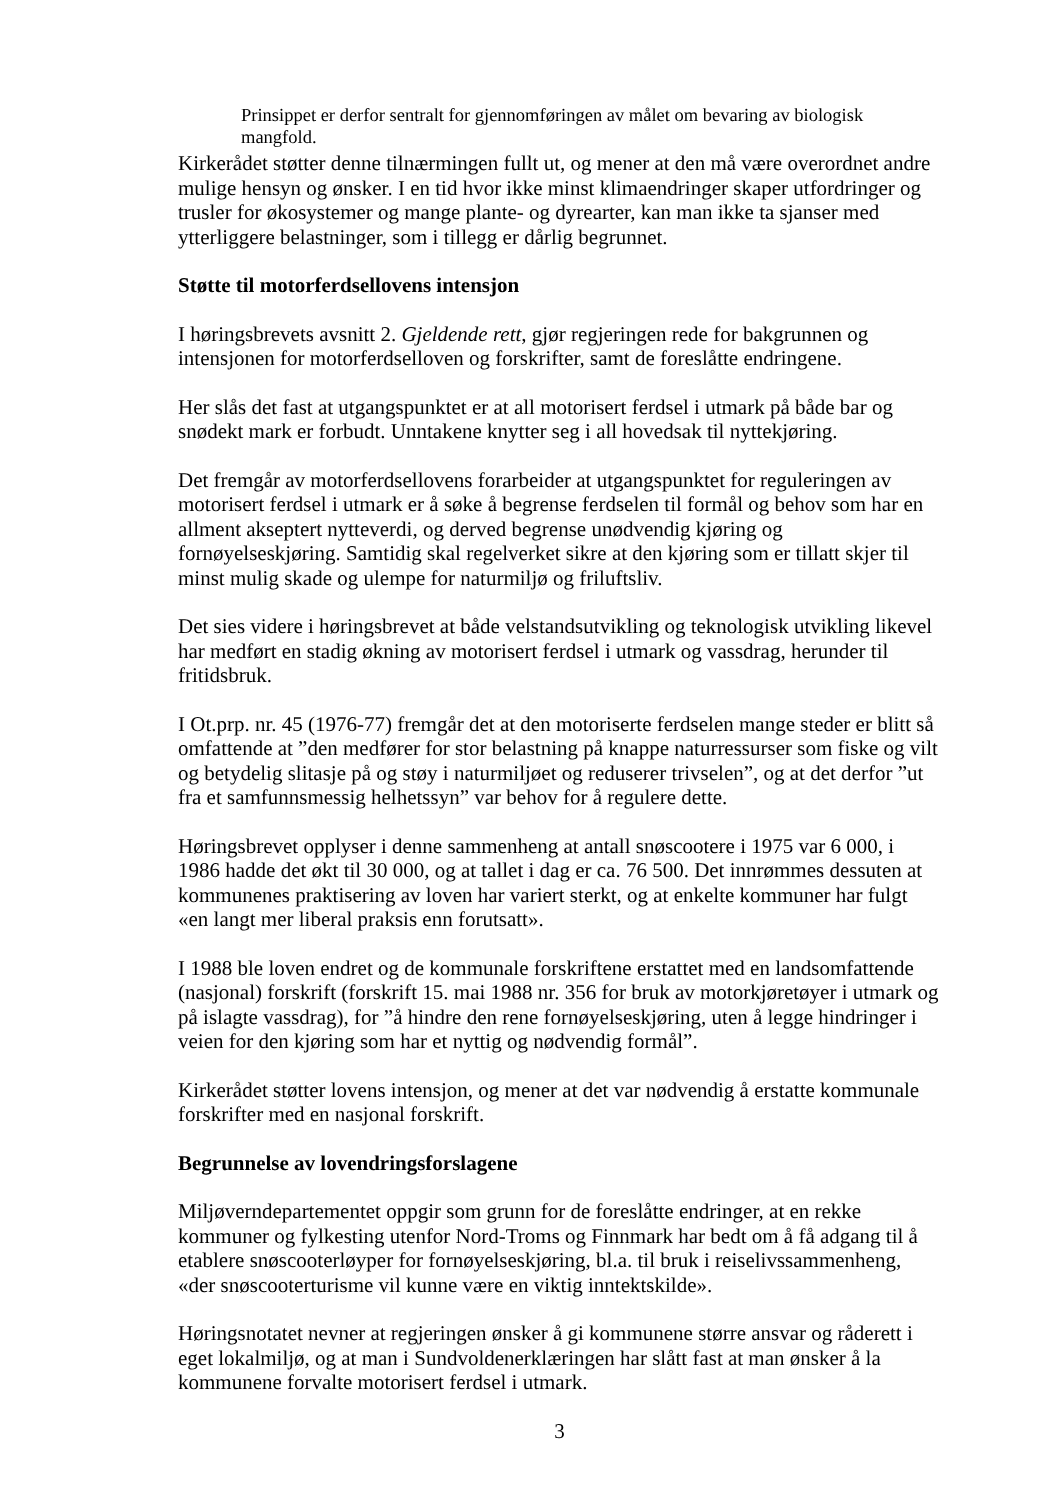Prinsippet er derfor sentralt for gjennomføringen av målet om bevaring av biologisk mangfold.
Kirkerådet støtter denne tilnærmingen fullt ut, og mener at den må være overordnet andre mulige hensyn og ønsker. I en tid hvor ikke minst klimaendringer skaper utfordringer og trusler for økosystemer og mange plante- og dyrearter, kan man ikke ta sjanser med ytterliggere belastninger, som i tillegg er dårlig begrunnet.
Støtte til motorferdsellovens intensjon
I høringsbrevets avsnitt 2. Gjeldende rett, gjør regjeringen rede for bakgrunnen og intensjonen for motorferdselloven og forskrifter, samt de foreslåtte endringene.
Her slås det fast at utgangspunktet er at all motorisert ferdsel i utmark på både bar og snødekt mark er forbudt. Unntakene knytter seg i all hovedsak til nyttekjøring.
Det fremgår av motorferdsellovens forarbeider at utgangspunktet for reguleringen av motorisert ferdsel i utmark er å søke å begrense ferdselen til formål og behov som har en allment akseptert nytteverdi, og derved begrense unødvendig kjøring og fornøyelseskjøring. Samtidig skal regelverket sikre at den kjøring som er tillatt skjer til minst mulig skade og ulempe for naturmiljø og friluftsliv.
Det sies videre i høringsbrevet at både velstandsutvikling og teknologisk utvikling likevel har medført en stadig økning av motorisert ferdsel i utmark og vassdrag, herunder til fritidsbruk.
I Ot.prp. nr. 45 (1976-77) fremgår det at den motoriserte ferdselen mange steder er blitt så omfattende at ”den medfører for stor belastning på knappe naturressurser som fiske og vilt og betydelig slitasje på og støy i naturmiljøet og reduserer trivselen”, og at det derfor ”ut fra et samfunnsmessig helhetssyn” var behov for å regulere dette.
Høringsbrevet opplyser i denne sammenheng at antall snøscootere i 1975 var 6 000, i 1986 hadde det økt til 30 000, og at tallet i dag er ca. 76 500. Det innrømmes dessuten at kommunenes praktisering av loven har variert sterkt, og at enkelte kommuner har fulgt «en langt mer liberal praksis enn forutsatt».
I 1988 ble loven endret og de kommunale forskriftene erstattet med en landsomfattende (nasjonal) forskrift (forskrift 15. mai 1988 nr. 356 for bruk av motorkjøretøyer i utmark og på islagte vassdrag), for ”å hindre den rene fornøyelseskjøring, uten å legge hindringer i veien for den kjøring som har et nyttig og nødvendig formål”.
Kirkerådet støtter lovens intensjon, og mener at det var nødvendig å erstatte kommunale forskrifter med en nasjonal forskrift.
Begrunnelse av lovendringsforslagene
Miljøverndepartementet oppgir som grunn for de foreslåtte endringer, at en rekke kommuner og fylkesting utenfor Nord-Troms og Finnmark har bedt om å få adgang til å etablere snøscooterløyper for fornøyelseskjøring, bl.a. til bruk i reiselivssammenheng, «der snøscooterturisme vil kunne være en viktig inntektskilde».
Høringsnotatet nevner at regjeringen ønsker å gi kommunene større ansvar og råderett i eget lokalmiljø, og at man i Sundvoldenerklæringen har slått fast at man ønsker å la kommunene forvalte motorisert ferdsel i utmark.
3